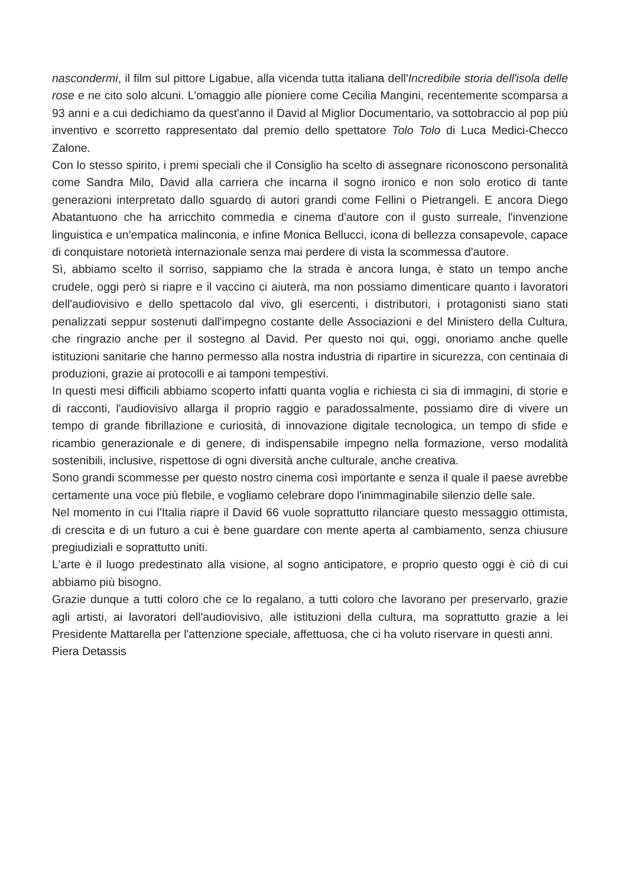nascondermi, il film sul pittore Ligabue, alla vicenda tutta italiana dell'Incredibile storia dell'isola delle rose e ne cito solo alcuni. L'omaggio alle pioniere come Cecilia Mangini, recentemente scomparsa a 93 anni e a cui dedichiamo da quest'anno il David al Miglior Documentario, va sottobraccio al pop più inventivo e scorretto rappresentato dal premio dello spettatore Tolo Tolo di Luca Medici-Checco Zalone.
Con lo stesso spirito, i premi speciali che il Consiglio ha scelto di assegnare riconoscono personalità come Sandra Milo, David alla carriera che incarna il sogno ironico e non solo erotico di tante generazioni interpretato dallo sguardo di autori grandi come Fellini o Pietrangeli. E ancora Diego Abatantuono che ha arricchito commedia e cinema d'autore con il gusto surreale, l'invenzione linguistica e un'empatica malinconia, e infine Monica Bellucci, icona di bellezza consapevole, capace di conquistare notorietà internazionale senza mai perdere di vista la scommessa d'autore.
Sì, abbiamo scelto il sorriso, sappiamo che la strada è ancora lunga, è stato un tempo anche crudele, oggi però si riapre e il vaccino ci aiuterà, ma non possiamo dimenticare quanto i lavoratori dell'audiovisivo e dello spettacolo dal vivo, gli esercenti, i distributori, i protagonisti siano stati penalizzati seppur sostenuti dall'impegno costante delle Associazioni e del Ministero della Cultura, che ringrazio anche per il sostegno al David. Per questo noi qui, oggi, onoriamo anche quelle istituzioni sanitarie che hanno permesso alla nostra industria di ripartire in sicurezza, con centinaia di produzioni, grazie ai protocolli e ai tamponi tempestivi.
In questi mesi difficili abbiamo scoperto infatti quanta voglia e richiesta ci sia di immagini, di storie e di racconti, l'audiovisivo allarga il proprio raggio e paradossalmente, possiamo dire di vivere un tempo di grande fibrillazione e curiosità, di innovazione digitale tecnologica, un tempo di sfide e ricambio generazionale e di genere, di indispensabile impegno nella formazione, verso modalità sostenibili, inclusive, rispettose di ogni diversità anche culturale, anche creativa.
Sono grandi scommesse per questo nostro cinema così importante e senza il quale il paese avrebbe certamente una voce più flebile, e vogliamo celebrare dopo l'inimmaginabile silenzio delle sale.
Nel momento in cui l'Italia riapre il David 66 vuole soprattutto rilanciare questo messaggio ottimista, di crescita e di un futuro a cui è bene guardare con mente aperta al cambiamento, senza chiusure pregiudiziali e soprattutto uniti.
L'arte è il luogo predestinato alla visione, al sogno anticipatore, e proprio questo oggi è ciò di cui abbiamo più bisogno.
Grazie dunque a tutti coloro che ce lo regalano, a tutti coloro che lavorano per preservarlo, grazie agli artisti, ai lavoratori dell'audiovisivo, alle istituzioni della cultura, ma soprattutto grazie a lei Presidente Mattarella per l'attenzione speciale, affettuosa, che ci ha voluto riservare in questi anni.
Piera Detassis